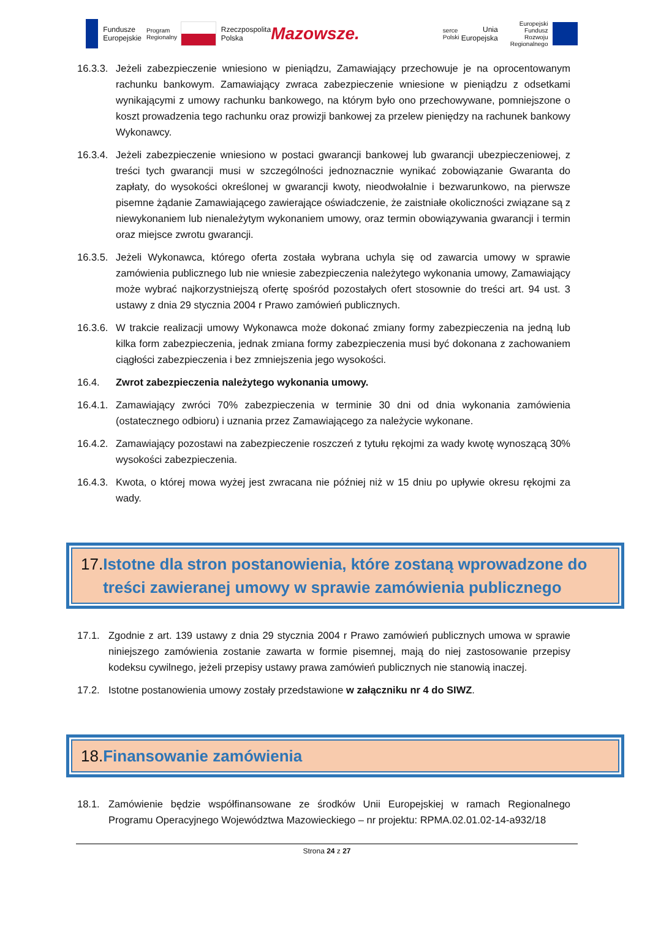Fundusze
Europejskie
Program Regionalny
Rzeczpospolita
Polska
Mazowsze.
serce Polski
Unia Europejska
Europejski Fundusz
Rozwoju Regionalnego
16.3.3.
Jeżeli zabezpieczenie wniesiono w pieniądzu, Zamawiający przechowuje je na oprocentowanym rachunku bankowym. Zamawiający zwraca zabezpieczenie wniesione w pieniądzu z odsetkami wynikającymi z umowy rachunku bankowego, na którym było ono przechowywane, pomniejszone o koszt prowadzenia tego rachunku oraz prowizji bankowej za przelew pieniędzy na rachunek bankowy Wykonawcy.
16.3.4.
Jeżeli zabezpieczenie wniesiono w postaci gwarancji bankowej lub gwarancji ubezpieczeniowej, z treści tych gwarancji musi w szczególności jednoznacznie wynikać zobowiązanie Gwaranta do zapłaty, do wysokości określonej w gwarancji kwoty, nieodwołalnie i bezwarunkowo, na pierwsze pisemne żądanie Zamawiającego zawierające oświadczenie, że zaistniałe okoliczności związane są z niewykonaniem lub nienależytym wykonaniem umowy, oraz termin obowiązywania gwarancji i termin oraz miejsce zwrotu gwarancji.
16.3.5.
Jeżeli Wykonawca, którego oferta została wybrana uchyla się od zawarcia umowy w sprawie zamówienia publicznego lub nie wniesie zabezpieczenia należytego wykonania umowy, Zamawiający może wybrać najkorzystniejszą ofertę spośród pozostałych ofert stosownie do treści art. 94 ust. 3 ustawy z dnia 29 stycznia 2004 r Prawo zamówień publicznych.
16.3.6.
W trakcie realizacji umowy Wykonawca może dokonać zmiany formy zabezpieczenia na jedną lub kilka form zabezpieczenia, jednak zmiana formy zabezpieczenia musi być dokonana z zachowaniem ciągłości zabezpieczenia i bez zmniejszenia jego wysokości.
16.4. Zwrot zabezpieczenia należytego wykonania umowy.
16.4.1.
Zamawiający zwróci 70% zabezpieczenia w terminie 30 dni od dnia wykonania zamówienia (ostatecznego odbioru) i uznania przez Zamawiającego za należycie wykonane.
16.4.2.
Zamawiający pozostawi na zabezpieczenie roszczeń z tytułu rękojmi za wady kwotę wynoszącą 30% wysokości zabezpieczenia.
16.4.3.
Kwota, o której mowa wyżej jest zwracana nie później niż w 15 dniu po upływie okresu rękojmi za wady.
17. Istotne dla stron postanowienia, które zostaną wprowadzone do treści zawieranej umowy w sprawie zamówienia publicznego
17.1. Zgodnie z art. 139 ustawy z dnia 29 stycznia 2004 r Prawo zamówień publicznych umowa w sprawie niniejszego zamówienia zostanie zawarta w formie pisemnej, mają do niej zastosowanie przepisy kodeksu cywilnego, jeżeli przepisy ustawy prawa zamówień publicznych nie stanowią inaczej.
17.2. Istotne postanowienia umowy zostały przedstawione w załączniku nr 4 do SIWZ.
18. Finansowanie zamówienia
18.1. Zamówienie będzie współfinansowane ze środków Unii Europejskiej w ramach Regionalnego Programu Operacyjnego Województwa Mazowieckiego – nr projektu: RPMA.02.01.02-14-a932/18
Strona 24 z 27